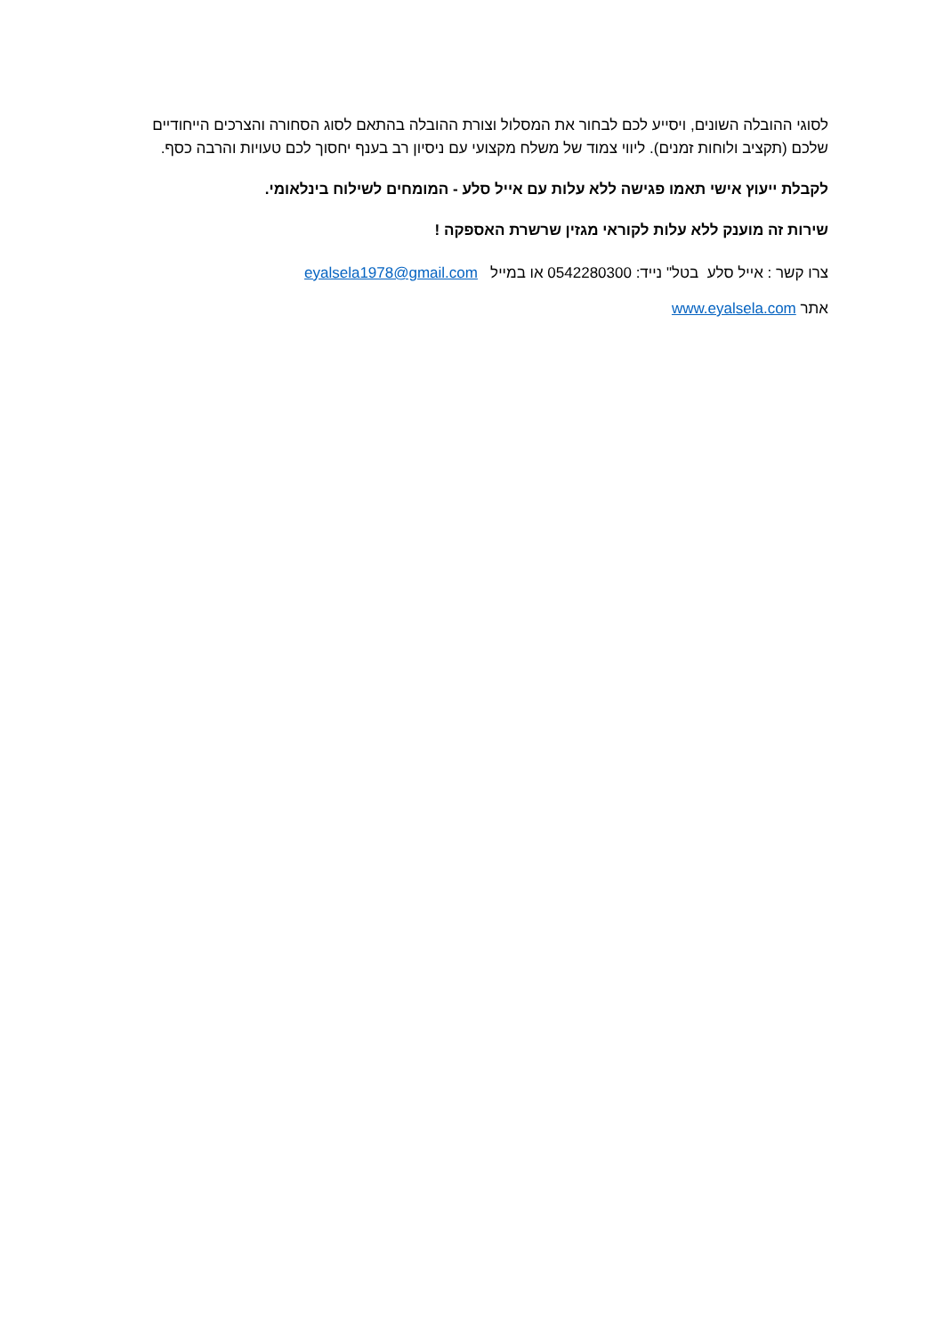לסוגי ההובלה השונים, ויסייע לכם לבחור את המסלול וצורת ההובלה בהתאם לסוג הסחורה והצרכים הייחודיים שלכם (תקציב ולוחות זמנים). ליווי צמוד של משלח מקצועי עם ניסיון רב בענף יחסוך לכם טעויות והרבה כסף.
לקבלת ייעוץ אישי תאמו פגישה ללא עלות עם אייל סלע - המומחים לשילוח בינלאומי.
שירות זה מוענק ללא עלות לקוראי מגזין שרשרת האספקה !
צרו קשר : אייל סלע בטל" נייד: 0542280300 או במייל eyalsela1978@gmail.com
אתר www.eyalsela.com